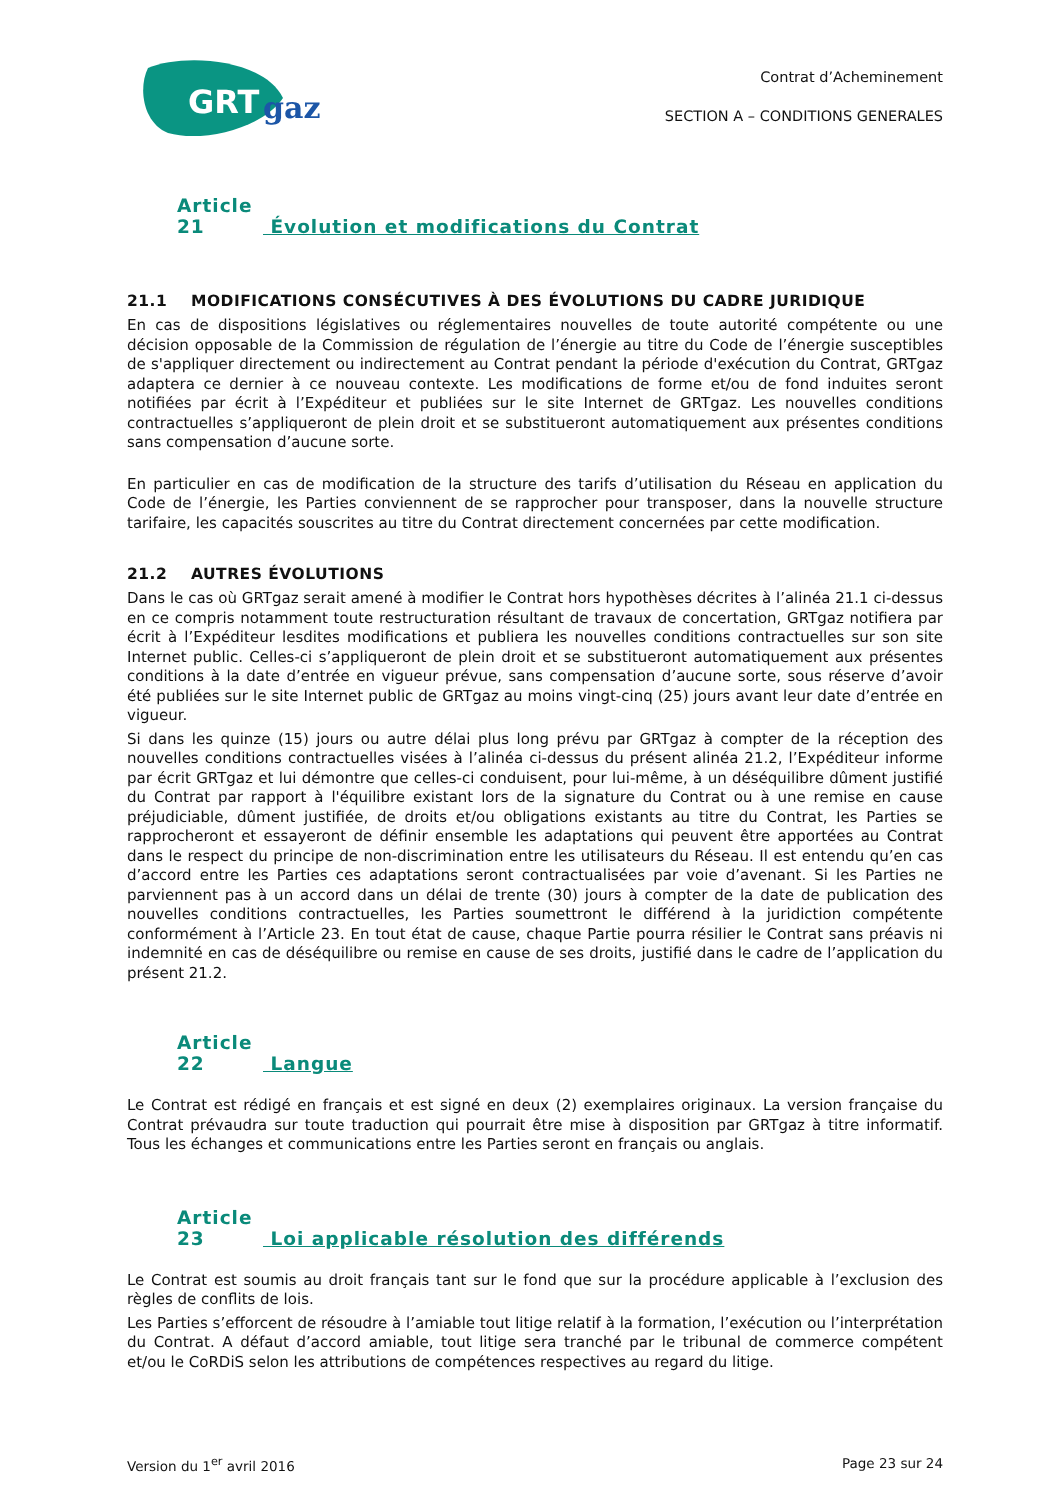GRT
gaz
Contrat d’Acheminement
SECTION A – CONDITIONS GENERALES
Article 21 Évolution et modifications du Contrat
21.1 MODIFICATIONS CONSÉCUTIVES À DES ÉVOLUTIONS DU CADRE JURIDIQUE
En cas de dispositions législatives ou réglementaires nouvelles de toute autorité compétente ou une décision opposable de la Commission de régulation de l’énergie au titre du Code de l’énergie susceptibles de s'appliquer directement ou indirectement au Contrat pendant la période d'exécution du Contrat, GRTgaz adaptera ce dernier à ce nouveau contexte. Les modifications de forme et/ou de fond induites seront notifiées par écrit à l’Expéditeur et publiées sur le site Internet de GRTgaz. Les nouvelles conditions contractuelles s’appliqueront de plein droit et se substitueront automatiquement aux présentes conditions sans compensation d’aucune sorte.
En particulier en cas de modification de la structure des tarifs d’utilisation du Réseau en application du Code de l’énergie, les Parties conviennent de se rapprocher pour transposer, dans la nouvelle structure tarifaire, les capacités souscrites au titre du Contrat directement concernées par cette modification.
21.2 AUTRES ÉVOLUTIONS
Dans le cas où GRTgaz serait amené à modifier le Contrat hors hypothèses décrites à l’alinéa 21.1 ci-dessus en ce compris notamment toute restructuration résultant de travaux de concertation, GRTgaz notifiera par écrit à l’Expéditeur lesdites modifications et publiera les nouvelles conditions contractuelles sur son site Internet public. Celles-ci s’appliqueront de plein droit et se substitueront automatiquement aux présentes conditions à la date d’entrée en vigueur prévue, sans compensation d’aucune sorte, sous réserve d’avoir été publiées sur le site Internet public de GRTgaz au moins vingt-cinq (25) jours avant leur date d’entrée en vigueur.
Si dans les quinze (15) jours ou autre délai plus long prévu par GRTgaz à compter de la réception des nouvelles conditions contractuelles visées à l’alinéa ci-dessus du présent alinéa 21.2, l’Expéditeur informe par écrit GRTgaz et lui démontre que celles-ci conduisent, pour lui-même, à un déséquilibre dûment justifié du Contrat par rapport à l'équilibre existant lors de la signature du Contrat ou à une remise en cause préjudiciable, dûment justifiée, de droits et/ou obligations existants au titre du Contrat, les Parties se rapprocheront et essayeront de définir ensemble les adaptations qui peuvent être apportées au Contrat dans le respect du principe de non-discrimination entre les utilisateurs du Réseau. Il est entendu qu’en cas d’accord entre les Parties ces adaptations seront contractualisées par voie d’avenant. Si les Parties ne parviennent pas à un accord dans un délai de trente (30) jours à compter de la date de publication des nouvelles conditions contractuelles, les Parties soumettront le différend à la juridiction compétente conformément à l’Article 23. En tout état de cause, chaque Partie pourra résilier le Contrat sans préavis ni indemnité en cas de déséquilibre ou remise en cause de ses droits, justifié dans le cadre de l’application du présent 21.2.
Article 22 Langue
Le Contrat est rédigé en français et est signé en deux (2) exemplaires originaux. La version française du Contrat prévaudra sur toute traduction qui pourrait être mise à disposition par GRTgaz à titre informatif. Tous les échanges et communications entre les Parties seront en français ou anglais.
Article 23 Loi applicable résolution des différends
Le Contrat est soumis au droit français tant sur le fond que sur la procédure applicable à l’exclusion des règles de conflits de lois.
Les Parties s’efforcent de résoudre à l’amiable tout litige relatif à la formation, l’exécution ou l’interprétation du Contrat. A défaut d’accord amiable, tout litige sera tranché par le tribunal de commerce compétent et/ou le CoRDiS selon les attributions de compétences respectives au regard du litige.
Version du 1<sup>er</sup> avril 2016 Page 23 sur 24